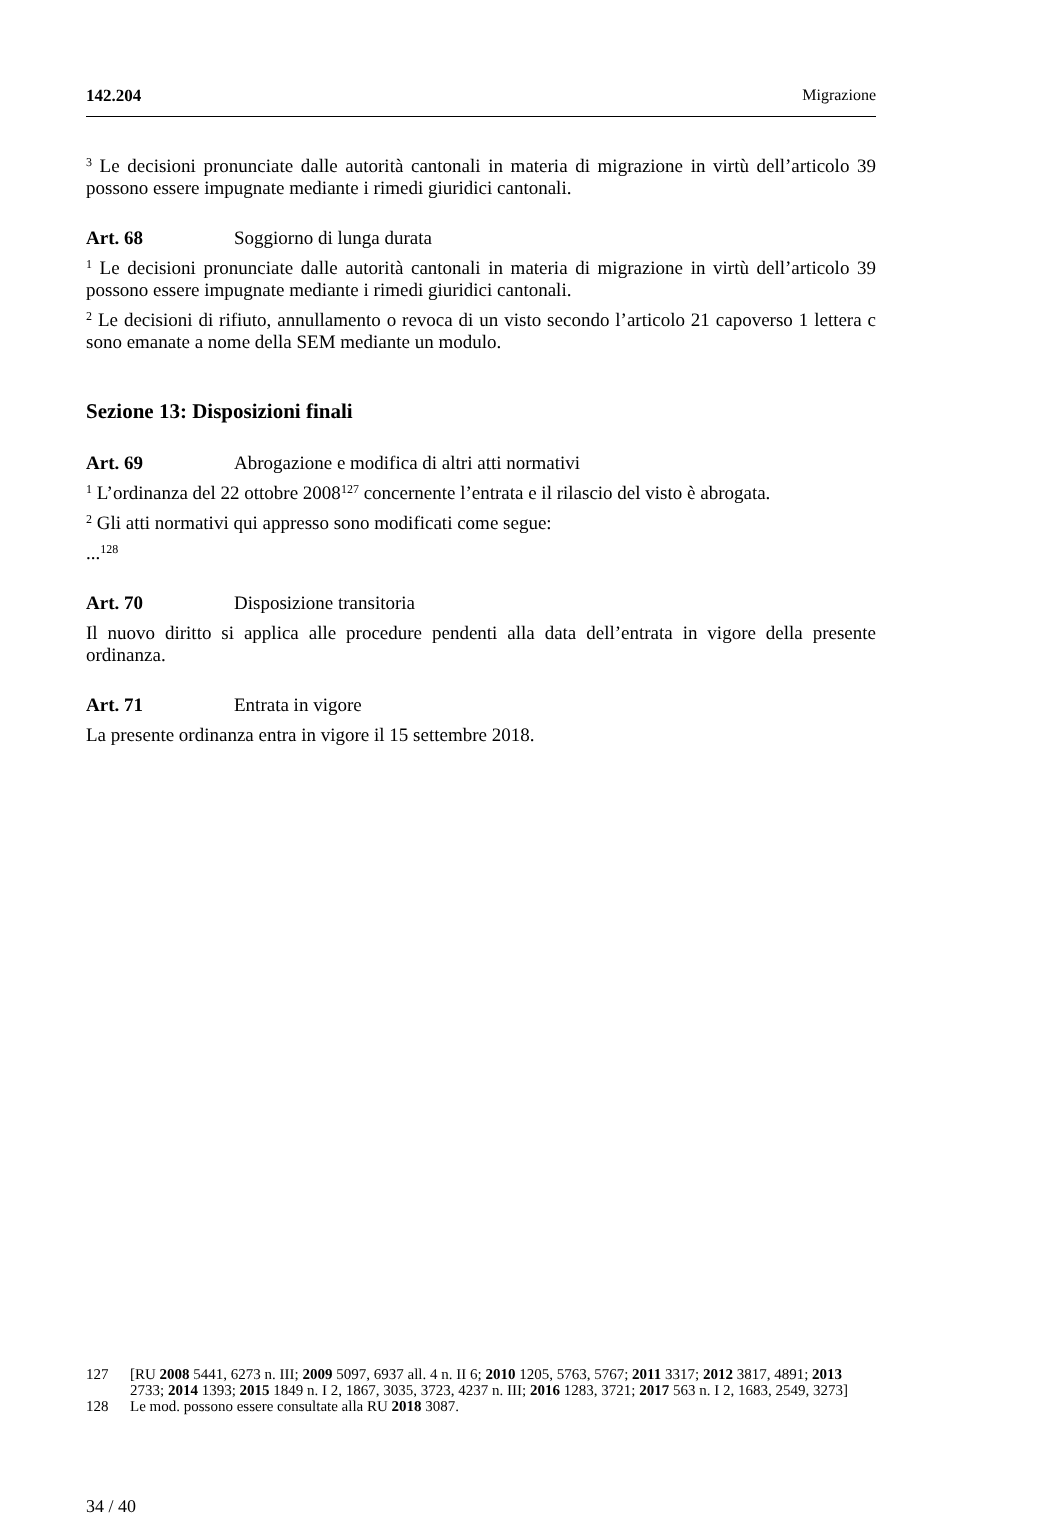142.204 Migrazione
<sup>3</sup> Le decisioni pronunciate dalle autorità cantonali in materia di migrazione in virtù dell’articolo 39 possono essere impugnate mediante i rimedi giuridici cantonali.
Art. 68 Soggiorno di lunga durata
<sup>1</sup> Le decisioni pronunciate dalle autorità cantonali in materia di migrazione in virtù dell’articolo 39 possono essere impugnate mediante i rimedi giuridici cantonali.
<sup>2</sup> Le decisioni di rifiuto, annullamento o revoca di un visto secondo l’articolo 21 capoverso 1 lettera c sono emanate a nome della SEM mediante un modulo.
Sezione 13: Disposizioni finali
Art. 69 Abrogazione e modifica di altri atti normativi
<sup>1</sup> L’ordinanza del 22 ottobre 2008<sup>127</sup> concernente l’entrata e il rilascio del visto è abrogata.
<sup>2</sup> Gli atti normativi qui appresso sono modificati come segue:
...<sup>128</sup>
Art. 70 Disposizione transitoria
Il nuovo diritto si applica alle procedure pendenti alla data dell’entrata in vigore della presente ordinanza.
Art. 71 Entrata in vigore
La presente ordinanza entra in vigore il 15 settembre 2018.
127 [RU 2008 5441, 6273 n. III; 2009 5097, 6937 all. 4 n. II 6; 2010 1205, 5763, 5767; 2011 3317; 2012 3817, 4891; 2013 2733; 2014 1393; 2015 1849 n. I 2, 1867, 3035, 3723, 4237 n. III; 2016 1283, 3721; 2017 563 n. I 2, 1683, 2549, 3273]
128 Le mod. possono essere consultate alla RU 2018 3087.
34 / 40